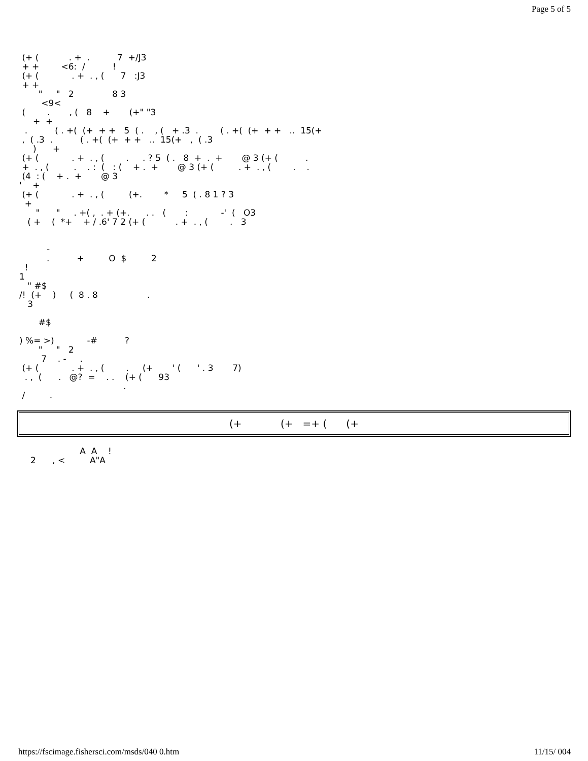Page 5 of 5
(+ ( . + . 7 +/J3 + + <6: / ! (+ ( . + . , ( 7 :J3 + + " " 2 8 3 <9< ( . , ( 8 + (+" "3 + + . ( . +( (+ + + 5 ( . , ( + .3 . ( . +( (+ + + .. 15(+ , ( .3 . ( . +( (+ + + .. 15(+ , ( .3 ) + (+ ( . + . , ( . . ? 5 ( . 8 + . + @ 3 (+ ( . + . , ( . . : ( : ( + . + @ 3 (+ ( . + . , ( . . (4 : ( + . + @ 3 ' + (+ ( . + . , ( (+. * 5 ( . 8 1 ? 3 + " " . +( , . + (+. . . ( : -' ( O3 ( + ( *+ + / .6' 7 2 (+ ( . + . , ( . 3 - . + O $ 2 ! 1 " #$ /! (+ ) ( 8 . 8 . 3 #$ ) %= >) -# ? " " 2 7 . - . (+ ( . + . , ( . (+ ' ( ' . 3 7) . , ( . @? = . . (+ ( 93 . / .
(+ (+ =+ ( (+
A A ! 2 , < A"A
https://fscimage.fishersci.com/msds/040 0.htm 11/15/ 004